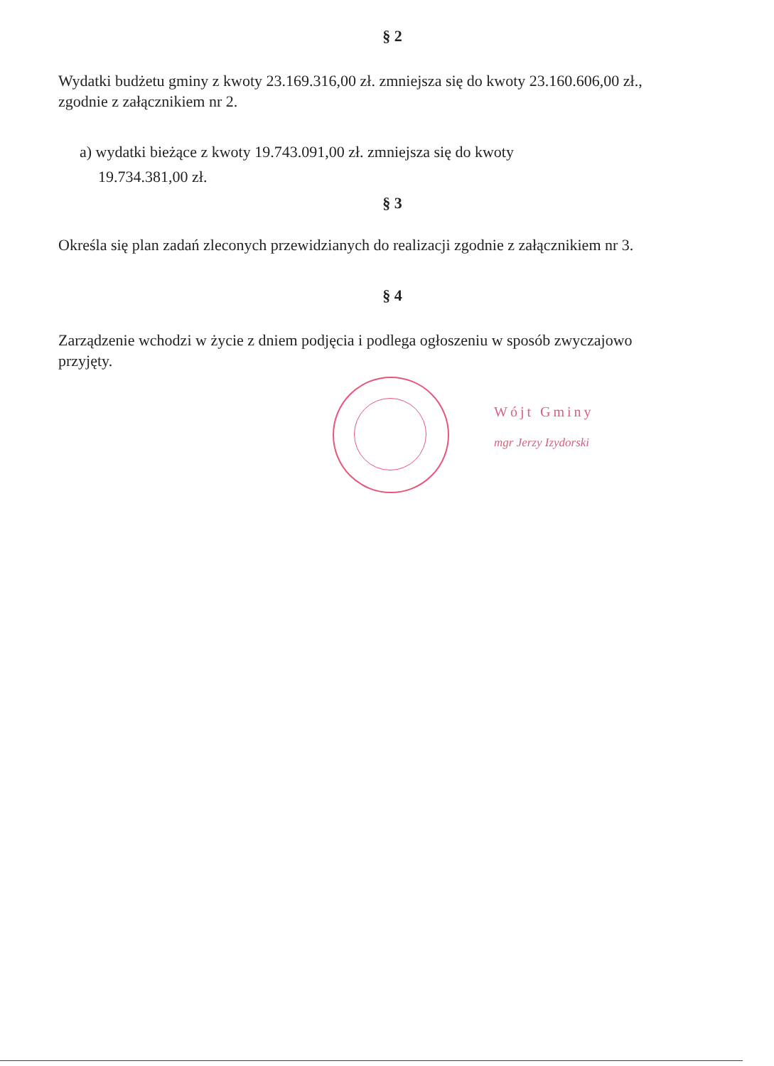§ 2
Wydatki budżetu gminy z kwoty 23.169.316,00 zł. zmniejsza się do kwoty 23.160.606,00 zł., zgodnie z załącznikiem nr 2.
a) wydatki bieżące z kwoty 19.743.091,00 zł. zmniejsza się do kwoty
19.734.381,00 zł.
§ 3
Określa się plan zadań zleconych przewidzianych do realizacji zgodnie z załącznikiem nr 3.
§ 4
Zarządzenie wchodzi w życie z dniem podjęcia i podlega ogłoszeniu w sposób zwyczajowo przyjęty.
Wójt Gminy
mgr Jerzy Izydorski